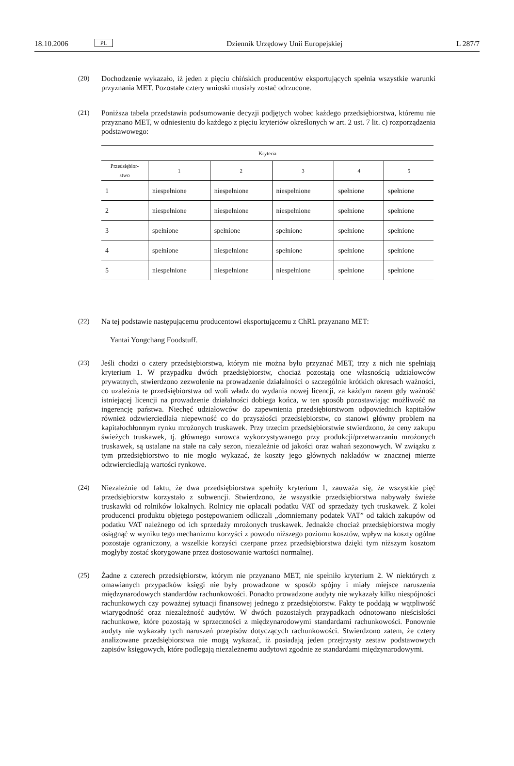18.10.2006 PL Dziennik Urzędowy Unii Europejskiej L 287/7
(20) Dochodzenie wykazało, iż jeden z pięciu chińskich producentów eksportujących spełnia wszystkie warunki przyznania MET. Pozostałe cztery wnioski musiały zostać odrzucone.
(21) Poniższa tabela przedstawia podsumowanie decyzji podjętych wobec każdego przedsiębiorstwa, któremu nie przyznano MET, w odniesieniu do każdego z pięciu kryteriów określonych w art. 2 ust. 7 lit. c) rozporządzenia podstawowego:
| Kryteria | | | | | |
| --- | --- | --- | --- | --- | --- |
| Przedsiębior- stwo | 1 | 2 | 3 | 4 | 5 |
| 1 | niespełnione | niespełnione | niespełnione | spełnione | spełnione |
| 2 | niespełnione | niespełnione | niespełnione | spełnione | spełnione |
| 3 | spełnione | spełnione | spełnione | spełnione | spełnione |
| 4 | spełnione | niespełnione | spełnione | spełnione | spełnione |
| 5 | niespełnione | niespełnione | niespełnione | spełnione | spełnione |
(22) Na tej podstawie następującemu producentowi eksportującemu z ChRL przyznano MET:
Yantai Yongchang Foodstuff.
(23) Jeśli chodzi o cztery przedsiębiorstwa, którym nie można było przyznać MET, trzy z nich nie spełniają kryterium 1. W przypadku dwóch przedsiębiorstw, chociaż pozostają one własnością udziałowców prywatnych, stwierdzono zezwolenie na prowadzenie działalności o szczególnie krótkich okresach ważności, co uzależnia te przedsiębiorstwa od woli władz do wydania nowej licencji, za każdym razem gdy ważność istniejącej licencji na prowadzenie działalności dobiega końca, w ten sposób pozostawiając możliwość na ingerencję państwa. Niechęć udziałowców do zapewnienia przedsiębiorstwom odpowiednich kapitałów również odzwierciedlała niepewność co do przyszłości przedsiębiorstw, co stanowi główny problem na kapitałochłonnym rynku mrożonych truskawek. Przy trzecim przedsiębiorstwie stwierdzono, że ceny zakupu świeżych truskawek, tj. głównego surowca wykorzystywanego przy produkcji/przetwarzaniu mrożonych truskawek, są ustalane na stałe na cały sezon, niezależnie od jakości oraz wahań sezonowych. W związku z tym przedsiębiorstwo to nie mogło wykazać, że koszty jego głównych nakładów w znacznej mierze odzwierciedlają wartości rynkowe.
(24) Niezależnie od faktu, że dwa przedsiębiorstwa spełniły kryterium 1, zauważa się, że wszystkie pięć przedsiębiorstw korzystało z subwencji. Stwierdzono, że wszystkie przedsiębiorstwa nabywały świeże truskawki od rolników lokalnych. Rolnicy nie opłacali podatku VAT od sprzedaży tych truskawek. Z kolei producenci produktu objętego postępowaniem odliczali „domniemany podatek VAT” od takich zakupów od podatku VAT należnego od ich sprzedaży mrożonych truskawek. Jednakże chociaż przedsiębiorstwa mogły osiągnąć w wyniku tego mechanizmu korzyści z powodu niższego poziomu kosztów, wpływ na koszty ogólne pozostaje ograniczony, a wszelkie korzyści czerpane przez przedsiębiorstwa dzięki tym niższym kosztom mogłyby zostać skorygowane przez dostosowanie wartości normalnej.
(25) Żadne z czterech przedsiębiorstw, którym nie przyznano MET, nie spełniło kryterium 2. W niektórych z omawianych przypadków księgi nie były prowadzone w sposób spójny i miały miejsce naruszenia międzynarodowych standardów rachunkowości. Ponadto prowadzone audyty nie wykazały kilku niespójności rachunkowych czy poważnej sytuacji finansowej jednego z przedsiębiorstw. Fakty te poddają w wątpliwość wiarygodność oraz niezależność audytów. W dwóch pozostałych przypadkach odnotowano nieścisłości rachunkowe, które pozostają w sprzeczności z międzynarodowymi standardami rachunkowości. Ponownie audyty nie wykazały tych naruszeń przepisów dotyczących rachunkowości. Stwierdzono zatem, że cztery analizowane przedsiębiorstwa nie mogą wykazać, iż posiadają jeden przejrzysty zestaw podstawowych zapisów księgowych, które podlegają niezależnemu audytowi zgodnie ze standardami międzynarodowymi.